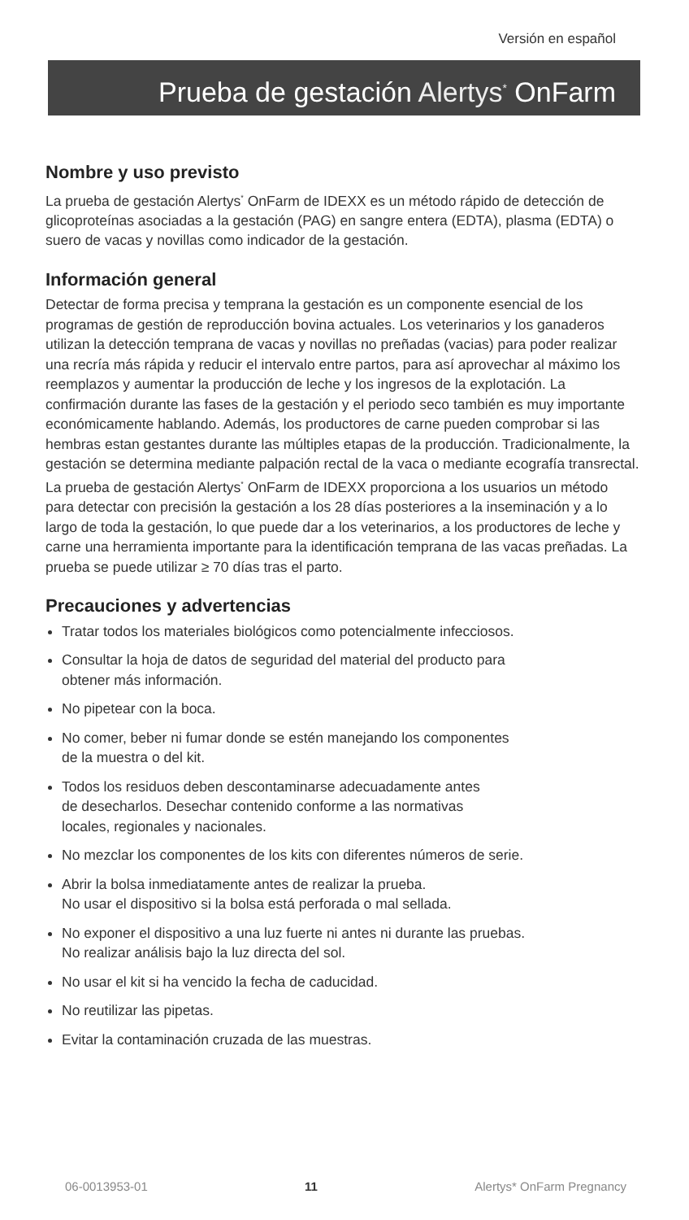Versión en español
Prueba de gestación Alertys<sup>*</sup> OnFarm
Nombre y uso previsto
La prueba de gestación Alertys<sup>*</sup> OnFarm de IDEXX es un método rápido de detección de glicoproteínas asociadas a la gestación (PAG) en sangre entera (EDTA), plasma (EDTA) o suero de vacas y novillas como indicador de la gestación.
Información general
Detectar de forma precisa y temprana la gestación es un componente esencial de los programas de gestión de reproducción bovina actuales. Los veterinarios y los ganaderos utilizan la detección temprana de vacas y novillas no preñadas (vacias) para poder realizar una recría más rápida y reducir el intervalo entre partos, para así aprovechar al máximo los reemplazos y aumentar la producción de leche y los ingresos de la explotación. La confirmación durante las fases de la gestación y el periodo seco también es muy importante económicamente hablando. Además, los productores de carne pueden comprobar si las hembras estan gestantes durante las múltiples etapas de la producción. Tradicionalmente, la gestación se determina mediante palpación rectal de la vaca o mediante ecografía transrectal. La prueba de gestación Alertys<sup>*</sup> OnFarm de IDEXX proporciona a los usuarios un método para detectar con precisión la gestación a los 28 días posteriores a la inseminación y a lo largo de toda la gestación, lo que puede dar a los veterinarios, a los productores de leche y carne una herramienta importante para la identificación temprana de las vacas preñadas. La prueba se puede utilizar ≥ 70 días tras el parto.
Precauciones y advertencias
Tratar todos los materiales biológicos como potencialmente infecciosos.
Consultar la hoja de datos de seguridad del material del producto para
obtener más información.
No pipetear con la boca.
No comer, beber ni fumar donde se estén manejando los componentes
de la muestra o del kit.
Todos los residuos deben descontaminarse adecuadamente antes
de desecharlos. Desechar contenido conforme a las normativas
locales, regionales y nacionales.
No mezclar los componentes de los kits con diferentes números de serie.
Abrir la bolsa inmediatamente antes de realizar la prueba.
No usar el dispositivo si la bolsa está perforada o mal sellada.
No exponer el dispositivo a una luz fuerte ni antes ni durante las pruebas.
No realizar análisis bajo la luz directa del sol.
No usar el kit si ha vencido la fecha de caducidad.
No reutilizar las pipetas.
Evitar la contaminación cruzada de las muestras.
06-0013953-01 11 Alertys* OnFarm Pregnancy